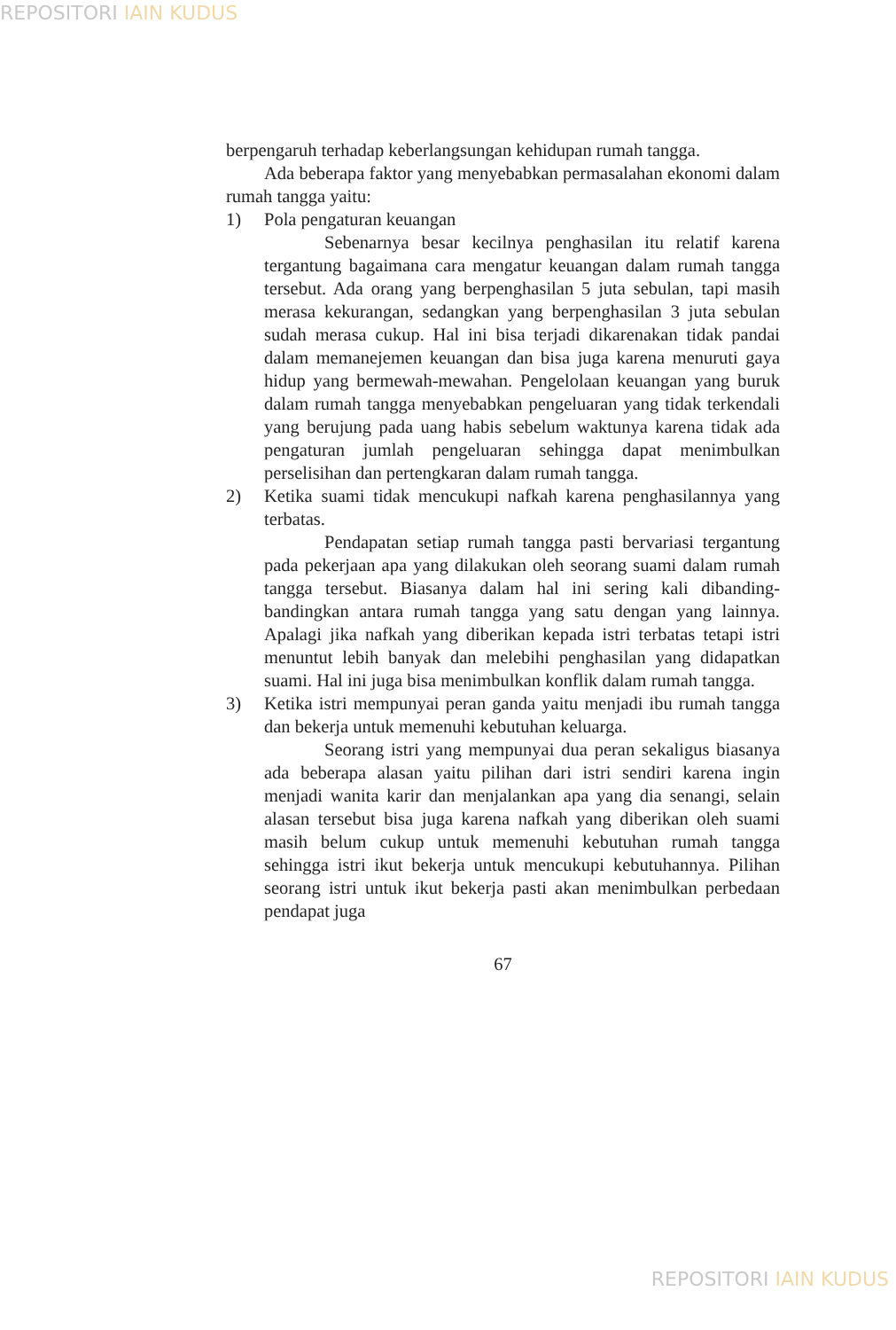REPOSITORI IAIN KUDUS
berpengaruh terhadap keberlangsungan kehidupan rumah tangga.
Ada beberapa faktor yang menyebabkan permasalahan ekonomi dalam rumah tangga yaitu:
1) Pola pengaturan keuangan
Sebenarnya besar kecilnya penghasilan itu relatif karena tergantung bagaimana cara mengatur keuangan dalam rumah tangga tersebut. Ada orang yang berpenghasilan 5 juta sebulan, tapi masih merasa kekurangan, sedangkan yang berpenghasilan 3 juta sebulan sudah merasa cukup. Hal ini bisa terjadi dikarenakan tidak pandai dalam memanejemen keuangan dan bisa juga karena menuruti gaya hidup yang bermewah-mewahan. Pengelolaan keuangan yang buruk dalam rumah tangga menyebabkan pengeluaran yang tidak terkendali yang berujung pada uang habis sebelum waktunya karena tidak ada pengaturan jumlah pengeluaran sehingga dapat menimbulkan perselisihan dan pertengkaran dalam rumah tangga.
2) Ketika suami tidak mencukupi nafkah karena penghasilannya yang terbatas.
Pendapatan setiap rumah tangga pasti bervariasi tergantung pada pekerjaan apa yang dilakukan oleh seorang suami dalam rumah tangga tersebut. Biasanya dalam hal ini sering kali dibanding-bandingkan antara rumah tangga yang satu dengan yang lainnya. Apalagi jika nafkah yang diberikan kepada istri terbatas tetapi istri menuntut lebih banyak dan melebihi penghasilan yang didapatkan suami. Hal ini juga bisa menimbulkan konflik dalam rumah tangga.
3) Ketika istri mempunyai peran ganda yaitu menjadi ibu rumah tangga dan bekerja untuk memenuhi kebutuhan keluarga.
Seorang istri yang mempunyai dua peran sekaligus biasanya ada beberapa alasan yaitu pilihan dari istri sendiri karena ingin menjadi wanita karir dan menjalankan apa yang dia senangi, selain alasan tersebut bisa juga karena nafkah yang diberikan oleh suami masih belum cukup untuk memenuhi kebutuhan rumah tangga sehingga istri ikut bekerja untuk mencukupi kebutuhannya. Pilihan seorang istri untuk ikut bekerja pasti akan menimbulkan perbedaan pendapat juga
67
REPOSITORI IAIN KUDUS